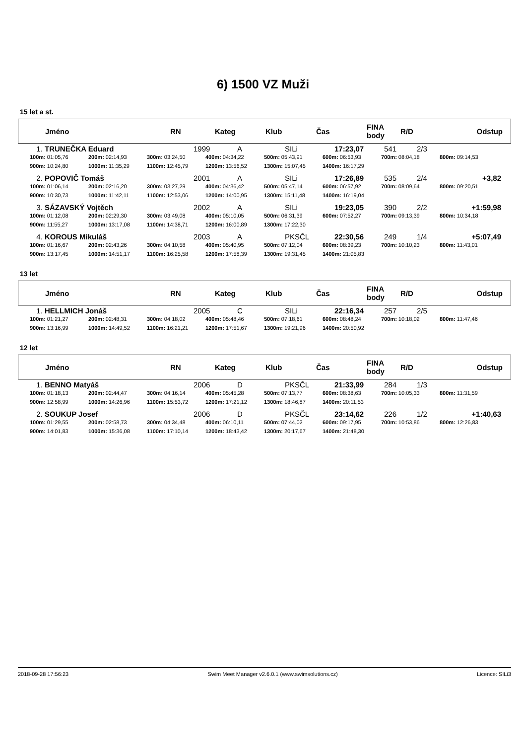6) 1500 VZ Muži
15 let a st.
| Jméno | RN | Kateg | Klub | Čas | FINA body | R/D | Odstup |
| --- | --- | --- | --- | --- | --- | --- | --- |
| 1. | TRUNEČKA Eduard | 1999 | A | SILi | 17:23,07 | 541 | 2/3 | |
100m: 01:05,76 200m: 02:14,93 300m: 03:24,50 400m: 04:34,22 500m: 05:43,91 600m: 06:53,93 700m: 08:04,18 800m: 09:14,53 900m: 10:24,80 1000m: 11:35,29 1100m: 12:45,79 1200m: 13:56,52 1300m: 15:07,45 1400m: 16:17,29
| 2. | POPOVIČ Tomáš | 2001 | A | SILi | 17:26,89 | 535 | 2/4 | +3,82 |
100m: 01:06,14 200m: 02:16,20 300m: 03:27,29 400m: 04:36,42 500m: 05:47,14 600m: 06:57,92 700m: 08:09,64 800m: 09:20,51 900m: 10:30,73 1000m: 11:42,11 1100m: 12:53,06 1200m: 14:00,95 1300m: 15:11,48 1400m: 16:19,04
| 3. | SÁZAVSKÝ Vojtěch | 2002 | A | SILi | 19:23,05 | 390 | 2/2 | +1:59,98 |
100m: 01:12,08 200m: 02:29,30 300m: 03:49,08 400m: 05:10,05 500m: 06:31,39 600m: 07:52,27 700m: 09:13,39 800m: 10:34,18 900m: 11:55,27 1000m: 13:17,08 1100m: 14:38,71 1200m: 16:00,89 1300m: 17:22,30
| 4. | KOROUS Mikuláš | 2003 | A | PKSČL | 22:30,56 | 249 | 1/4 | +5:07,49 |
100m: 01:16,67 200m: 02:43,26 300m: 04:10,58 400m: 05:40,95 500m: 07:12,04 600m: 08:39,23 700m: 10:10,23 800m: 11:43,01 900m: 13:17,45 1000m: 14:51,17 1100m: 16:25,58 1200m: 17:58,39 1300m: 19:31,45 1400m: 21:05,83
13 let
| Jméno | RN | Kateg | Klub | Čas | FINA body | R/D | Odstup |
| --- | --- | --- | --- | --- | --- | --- | --- |
| 1. | HELLMICH Jonáš | 2005 | C | SILi | 22:16,34 | 257 | 2/5 | |
100m: 01:21,27 200m: 02:48,31 300m: 04:18,02 400m: 05:48,46 500m: 07:18,61 600m: 08:48,24 700m: 10:18,02 800m: 11:47,46 900m: 13:16,99 1000m: 14:49,52 1100m: 16:21,21 1200m: 17:51,67 1300m: 19:21,96 1400m: 20:50,92
12 let
| Jméno | RN | Kateg | Klub | Čas | FINA body | R/D | Odstup |
| --- | --- | --- | --- | --- | --- | --- | --- |
| 1. | BENNO Matyáš | 2006 | D | PKSČL | 21:33,99 | 284 | 1/3 | |
100m: 01:18,13 200m: 02:44,47 300m: 04:16,14 400m: 05:45,28 500m: 07:13,77 600m: 08:38,63 700m: 10:05,33 800m: 11:31,59 900m: 12:58,99 1000m: 14:26,96 1100m: 15:53,72 1200m: 17:21,12 1300m: 18:46,87 1400m: 20:11,53
| 2. | SOUKUP Josef | 2006 | D | PKSČL | 23:14,62 | 226 | 1/2 | +1:40,63 |
100m: 01:29,55 200m: 02:58,73 300m: 04:34,48 400m: 06:10,11 500m: 07:44,02 600m: 09:17,95 700m: 10:53,86 800m: 12:26,83 900m: 14:01,83 1000m: 15:36,08 1100m: 17:10,14 1200m: 18:43,42 1300m: 20:17,67 1400m: 21:48,30
2018-09-28 17:56:23 Swim Meet Manager v2.6.0.1 (www.swimsolutions.cz) Licence: SILi3